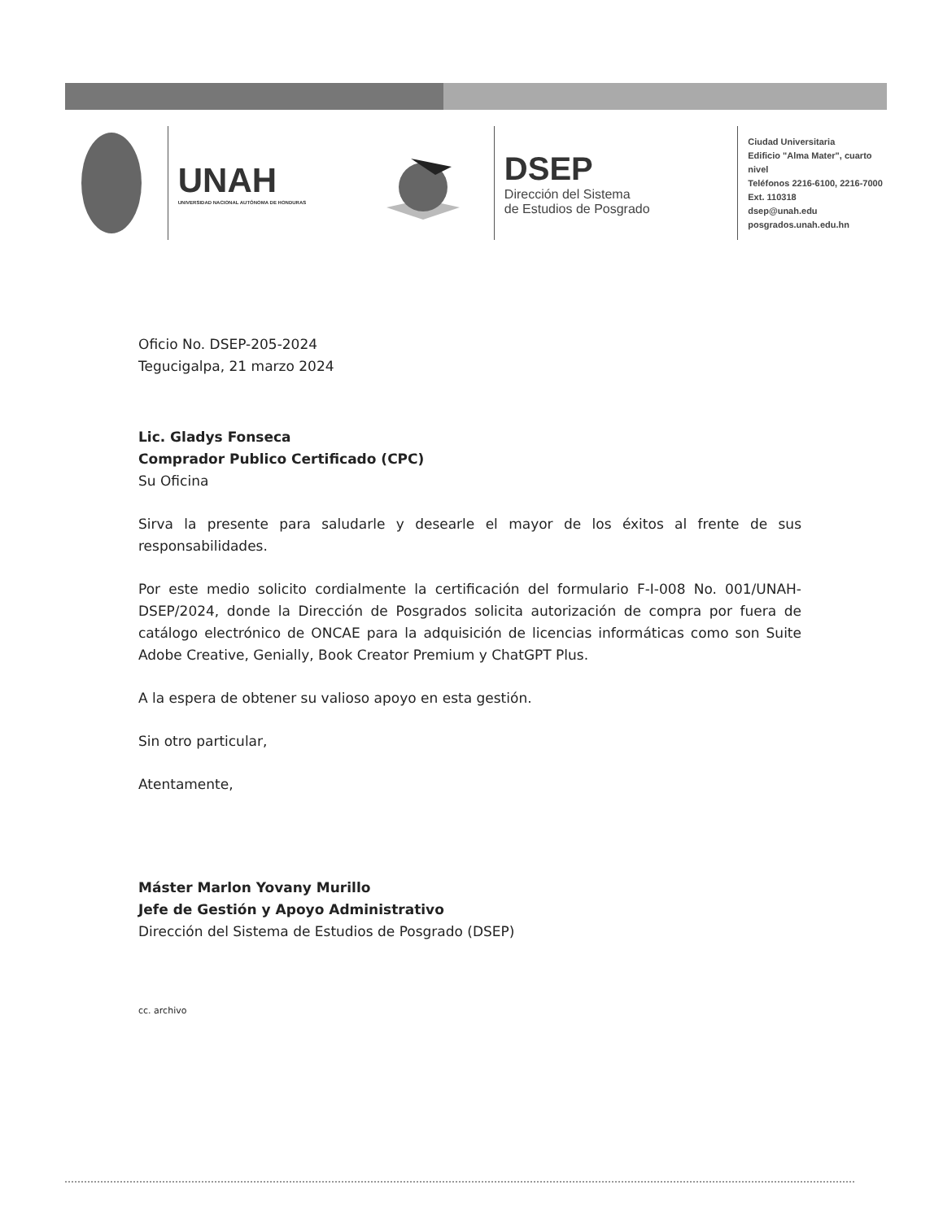UNAH
UNIVERSIDAD NACIONAL AUTÓNOMA DE HONDURAS
DSEP
Dirección del Sistema
de Estudios de Posgrado
Ciudad Universitaria
Edificio "Alma Mater", cuarto nivel
Teléfonos 2216-6100, 2216-7000
Ext. 110318
dsep@unah.edu
posgrados.unah.edu.hn
Oficio No. DSEP-205-2024
Tegucigalpa, 21 marzo 2024
Lic. Gladys Fonseca
Comprador Publico Certificado (CPC)
Su Oficina
Sirva la presente para saludarle y desearle el mayor de los éxitos al frente de sus responsabilidades.
Por este medio solicito cordialmente la certificación del formulario F-I-008 No. 001/UNAH-DSEP/2024, donde la Dirección de Posgrados solicita autorización de compra por fuera de catálogo electrónico de ONCAE para la adquisición de licencias informáticas como son Suite Adobe Creative, Genially, Book Creator Premium y ChatGPT Plus.
A la espera de obtener su valioso apoyo en esta gestión.
Sin otro particular,
Atentamente,
Máster Marlon Yovany Murillo
Jefe de Gestión y Apoyo Administrativo
Dirección del Sistema de Estudios de Posgrado (DSEP)
cc. archivo